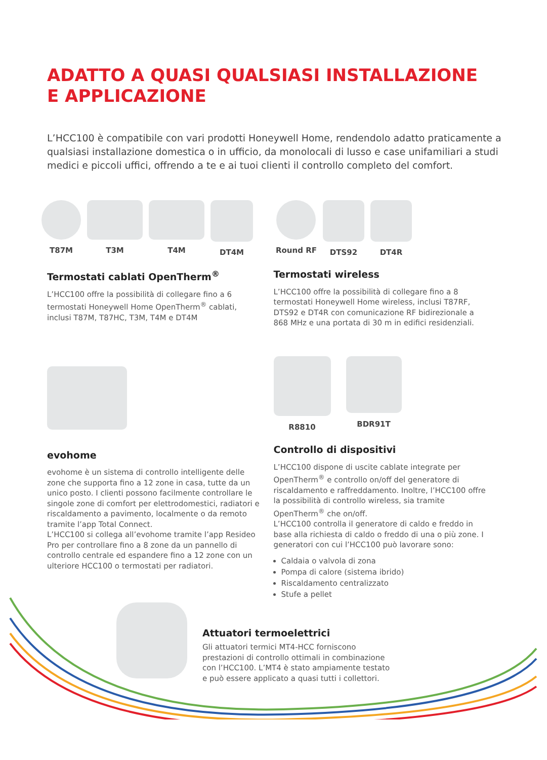ADATTO A QUASI QUALSIASI INSTALLAZIONE
E APPLICAZIONE
L’HCC100 è compatibile con vari prodotti Honeywell Home, rendendolo adatto praticamente a qualsiasi installazione domestica o in ufficio, da monolocali di lusso e case unifamiliari a studi medici e piccoli uffici, offrendo a te e ai tuoi clienti il controllo completo del comfort.
T87M T3M T4M DT4M Round RF DTS92 DT4R
Termostati cablati OpenTherm<sup>®</sup>
L’HCC100 offre la possibilità di collegare fino a 6 termostati Honeywell Home OpenTherm<sup>®</sup> cablati, inclusi T87M, T87HC, T3M, T4M e DT4M
Termostati wireless
L’HCC100 offre la possibilità di collegare fino a 8 termostati Honeywell Home wireless, inclusi T87RF, DTS92 e DT4R con comunicazione RF bidirezionale a 868 MHz e una portata di 30 m in edifici residenziali.
evohome
evohome è un sistema di controllo intelligente delle zone che supporta fino a 12 zone in casa, tutte da un unico posto. I clienti possono facilmente controllare le singole zone di comfort per elettrodomestici, radiatori e riscaldamento a pavimento, localmente o da remoto tramite l’app Total Connect.
L’HCC100 si collega all’evohome tramite l’app Resideo Pro per controllare fino a 8 zone da un pannello di controllo centrale ed espandere fino a 12 zone con un ulteriore HCC100 o termostati per radiatori.
R8810 BDR91T
Controllo di dispositivi
L’HCC100 dispone di uscite cablate integrate per OpenTherm<sup>®</sup> e controllo on/off del generatore di riscaldamento e raffreddamento. Inoltre, l’HCC100 offre la possibilità di controllo wireless, sia tramite OpenTherm<sup>®</sup> che on/off.
L’HCC100 controlla il generatore di caldo e freddo in base alla richiesta di caldo o freddo di una o più zone. I generatori con cui l’HCC100 può lavorare sono:
Caldaia o valvola di zona
Pompa di calore (sistema ibrido)
Riscaldamento centralizzato
Stufe a pellet
Attuatori termoelettrici
Gli attuatori termici MT4-HCC forniscono prestazioni di controllo ottimali in combinazione con l’HCC100. L’MT4 è stato ampiamente testato e può essere applicato a quasi tutti i collettori.